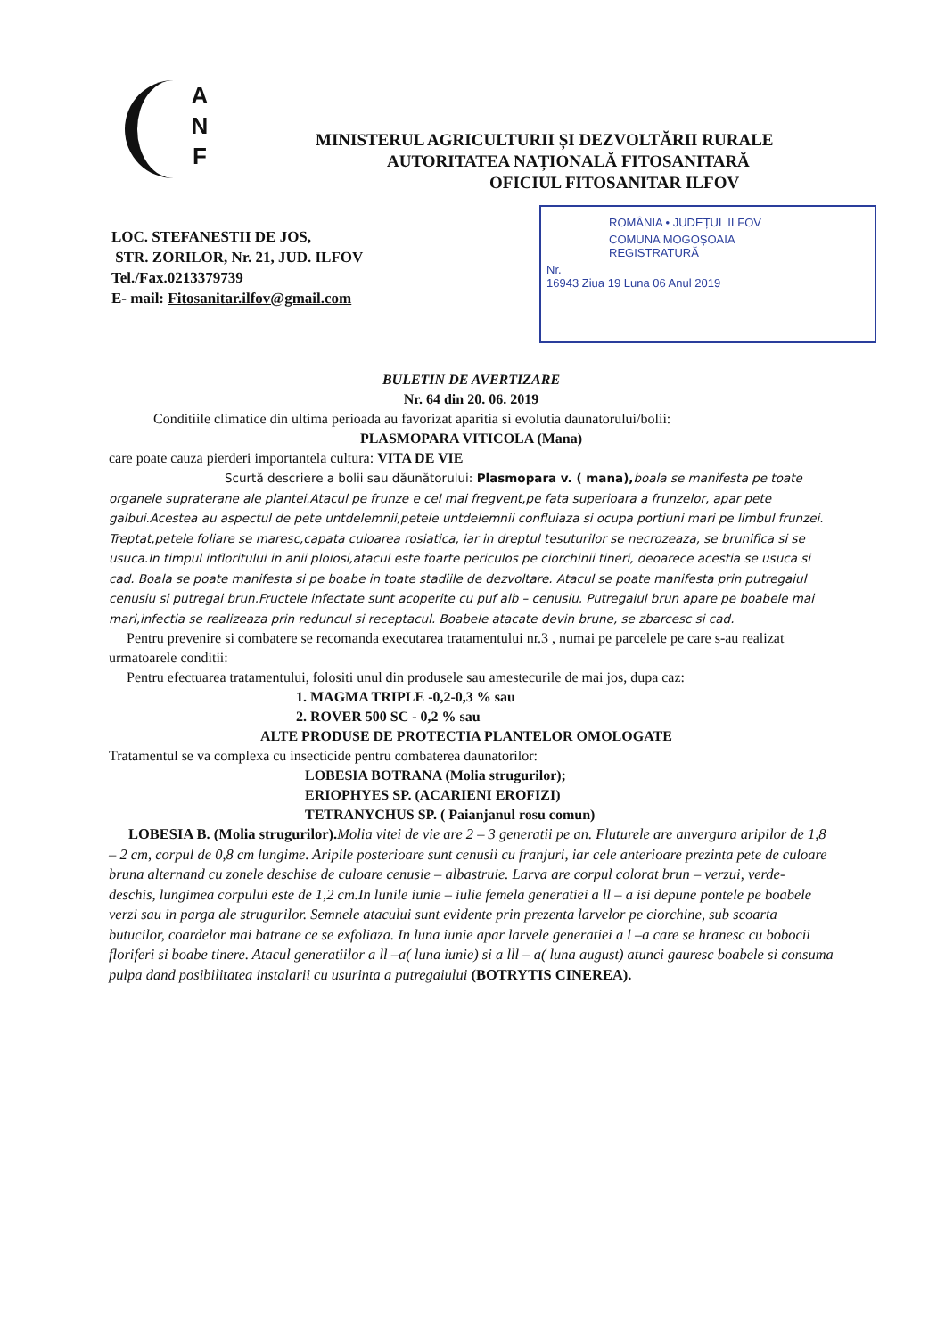A
N
F
MINISTERUL AGRICULTURII ȘI DEZVOLTĂRII RURALE
AUTORITATEA NAȚIONALĂ FITOSANITARĂ
OFICIUL FITOSANITAR ILFOV
LOC. STEFANESTII DE JOS,
STR. ZORILOR, Nr. 21, JUD. ILFOV
Tel./Fax.0213379739
E- mail: Fitosanitar.ilfov@gmail.com
ROMÂNIA • JUDEȚUL ILFOV
COMUNA MOGOȘOAIA
REGISTRATURĂ
Nr.
16943 Ziua 19 Luna 06 Anul 2019
BULETIN DE AVERTIZARE
Nr. 64 din 20. 06. 2019
Conditiile climatice din ultima perioada au favorizat aparitia si evolutia daunatorului/bolii:
PLASMOPARA VITICOLA (Mana)
care poate cauza pierderi importantela cultura: VITA DE VIE
Scurtă descriere a bolii sau dăunătorului: Plasmopara v. ( mana), boala se manifesta pe toate organele supraterane ale plantei.Atacul pe frunze e cel mai fregvent,pe fata superioara a frunzelor, apar pete galbui.Acestea au aspectul de pete untdelemnii,petele untdelemnii confluiaza si ocupa portiuni mari pe limbul frunzei. Treptat,petele foliare se maresc,capata culoarea rosiatica, iar in dreptul tesuturilor se necrozeaza, se brunifica si se usuca.In timpul infloritului in anii ploiosi,atacul este foarte periculos pe ciorchinii tineri, deoarece acestia se usuca si cad. Boala se poate manifesta si pe boabe in toate stadiile de dezvoltare. Atacul se poate manifesta prin putregaiul cenusiu si putregai brun.Fructele infectate sunt acoperite cu puf alb – cenusiu. Putregaiul brun apare pe boabele mai mari,infectia se realizeaza prin reduncul si receptacul. Boabele atacate devin brune, se zbarcesc si cad.
Pentru prevenire si combatere se recomanda executarea tratamentului nr.3 , numai pe parcelele pe care s-au realizat urmatoarele conditii:
Pentru efectuarea tratamentului, folositi unul din produsele sau amestecurile de mai jos, dupa caz:
1. MAGMA TRIPLE -0,2-0,3 % sau
2. ROVER 500 SC - 0,2 % sau
ALTE PRODUSE DE PROTECTIA PLANTELOR OMOLOGATE
Tratamentul se va complexa cu insecticide pentru combaterea daunatorilor:
LOBESIA BOTRANA (Molia strugurilor);
ERIOPHYES SP. (ACARIENI EROFIZI)
TETRANYCHUS SP. ( Paianjanul rosu comun)
LOBESIA B. (Molia strugurilor). Molia vitei de vie are 2 – 3 generatii pe an. Fluturele are anvergura aripilor de 1,8 – 2 cm, corpul de 0,8 cm lungime. Aripile posterioare sunt cenusii cu franjuri, iar cele anterioare prezinta pete de culoare bruna alternand cu zonele deschise de culoare cenusie – albastruie. Larva are corpul colorat brun – verzui, verde- deschis, lungimea corpului este de 1,2 cm.In lunile iunie – iulie femela generatiei a ll – a isi depune pontele pe boabele verzi sau in parga ale strugurilor. Semnele atacului sunt evidente prin prezenta larvelor pe ciorchine, sub scoarta butucilor, coardelor mai batrane ce se exfoliaza. In luna iunie apar larvele generatiei a l –a care se hranesc cu bobocii floriferi si boabe tinere. Atacul generatiilor a ll –a( luna iunie) si a lll – a( luna august) atunci gauresc boabele si consuma pulpa dand posibilitatea instalarii cu usurinta a putregaiului (BOTRYTIS CINEREA).